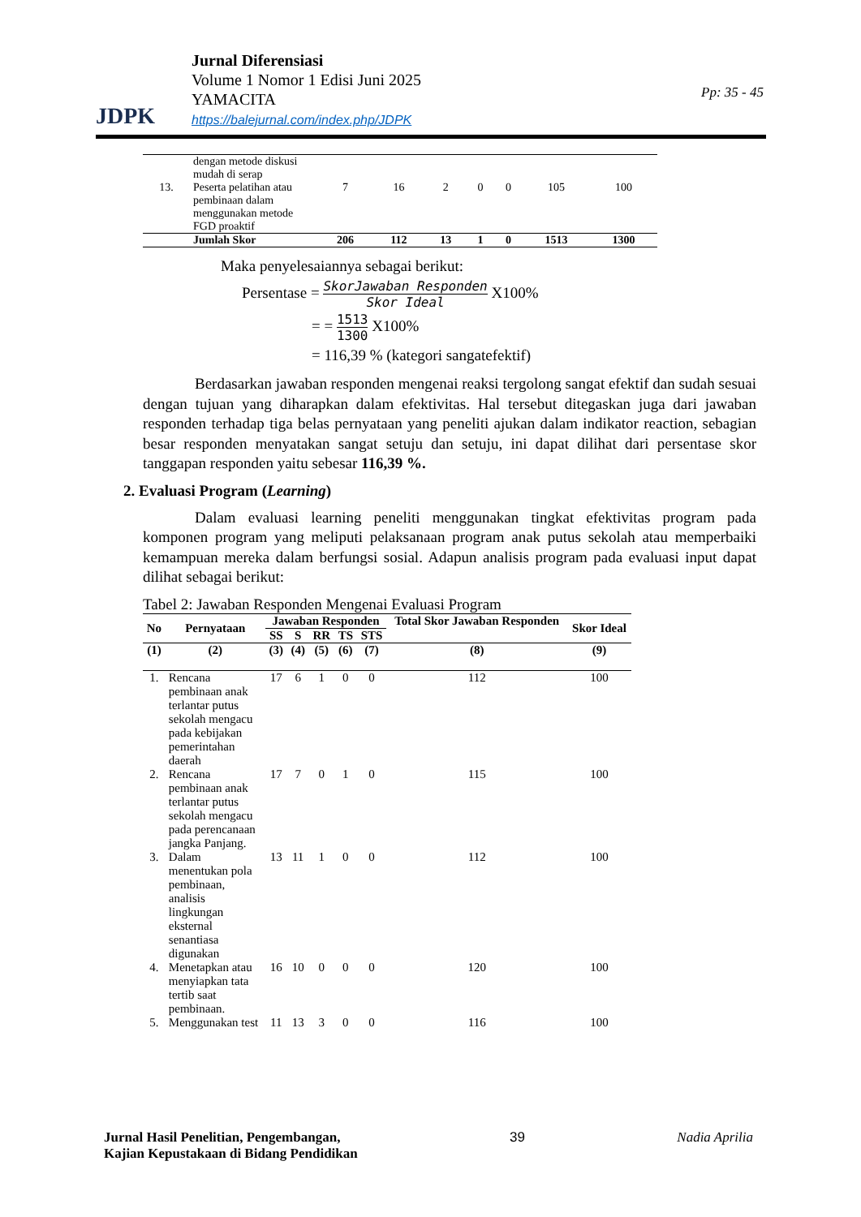JDPK
Jurnal Diferensiasi
Volume 1 Nomor 1 Edisi Juni 2025
YAMACITA
https://balejurnal.com/index.php/JDPK
Pp: 35 - 45
| | dengan metode diskusi mudah di serap | | | | | | | |
| 13. | Peserta pelatihan atau pembinaan dalam menggunakan metode FGD proaktif | 7 | 16 | 2 | 0 | 0 | 105 | 100 |
| | Jumlah Skor | 206 | 112 | 13 | 1 | 0 | 1513 | 1300 |
Maka penyelesaiannya sebagai berikut:
Persentase = SkorJawaban Responden Skor Ideal X100%
= = 1513 1300 X100%
= 116,39 % (kategori sangatefektif)
Berdasarkan jawaban responden mengenai reaksi tergolong sangat efektif dan sudah sesuai dengan tujuan yang diharapkan dalam efektivitas. Hal tersebut ditegaskan juga dari jawaban responden terhadap tiga belas pernyataan yang peneliti ajukan dalam indikator reaction, sebagian besar responden menyatakan sangat setuju dan setuju, ini dapat dilihat dari persentase skor tanggapan responden yaitu sebesar 116,39 %.
2. Evaluasi Program (Learning)
Dalam evaluasi learning peneliti menggunakan tingkat efektivitas program pada komponen program yang meliputi pelaksanaan program anak putus sekolah atau memperbaiki kemampuan mereka dalam berfungsi sosial. Adapun analisis program pada evaluasi input dapat dilihat sebagai berikut:
Tabel 2: Jawaban Responden Mengenai Evaluasi Program
| No | Pernyataan | Jawaban Responden | | | | | Total Skor Jawaban Responden | Skor Ideal |
| --- | --- | --- | --- | --- | --- | --- | --- | --- |
| | | SS | S | RR | TS | STS | | |
| (1) | (2) | (3) | (4) | (5) | (6) | (7) | (8) | (9) |
| 1. | Rencana pembinaan anak terlantar putus sekolah mengacu pada kebijakan pemerintahan daerah | 17 | 6 | 1 | 0 | 0 | 112 | 100 |
| 2. | Rencana pembinaan anak terlantar putus sekolah mengacu pada perencanaan jangka Panjang. | 17 | 7 | 0 | 1 | 0 | 115 | 100 |
| 3. | Dalam menentukan pola pembinaan, analisis lingkungan eksternal senantiasa digunakan | 13 | 11 | 1 | 0 | 0 | 112 | 100 |
| 4. | Menetapkan atau menyiapkan tata tertib saat pembinaan. | 16 | 10 | 0 | 0 | 0 | 120 | 100 |
| 5. | Menggunakan test | 11 | 13 | 3 | 0 | 0 | 116 | 100 |
Jurnal Hasil Penelitian, Pengembangan,
Kajian Kepustakaan di Bidang Pendidikan 39 Nadia Aprilia